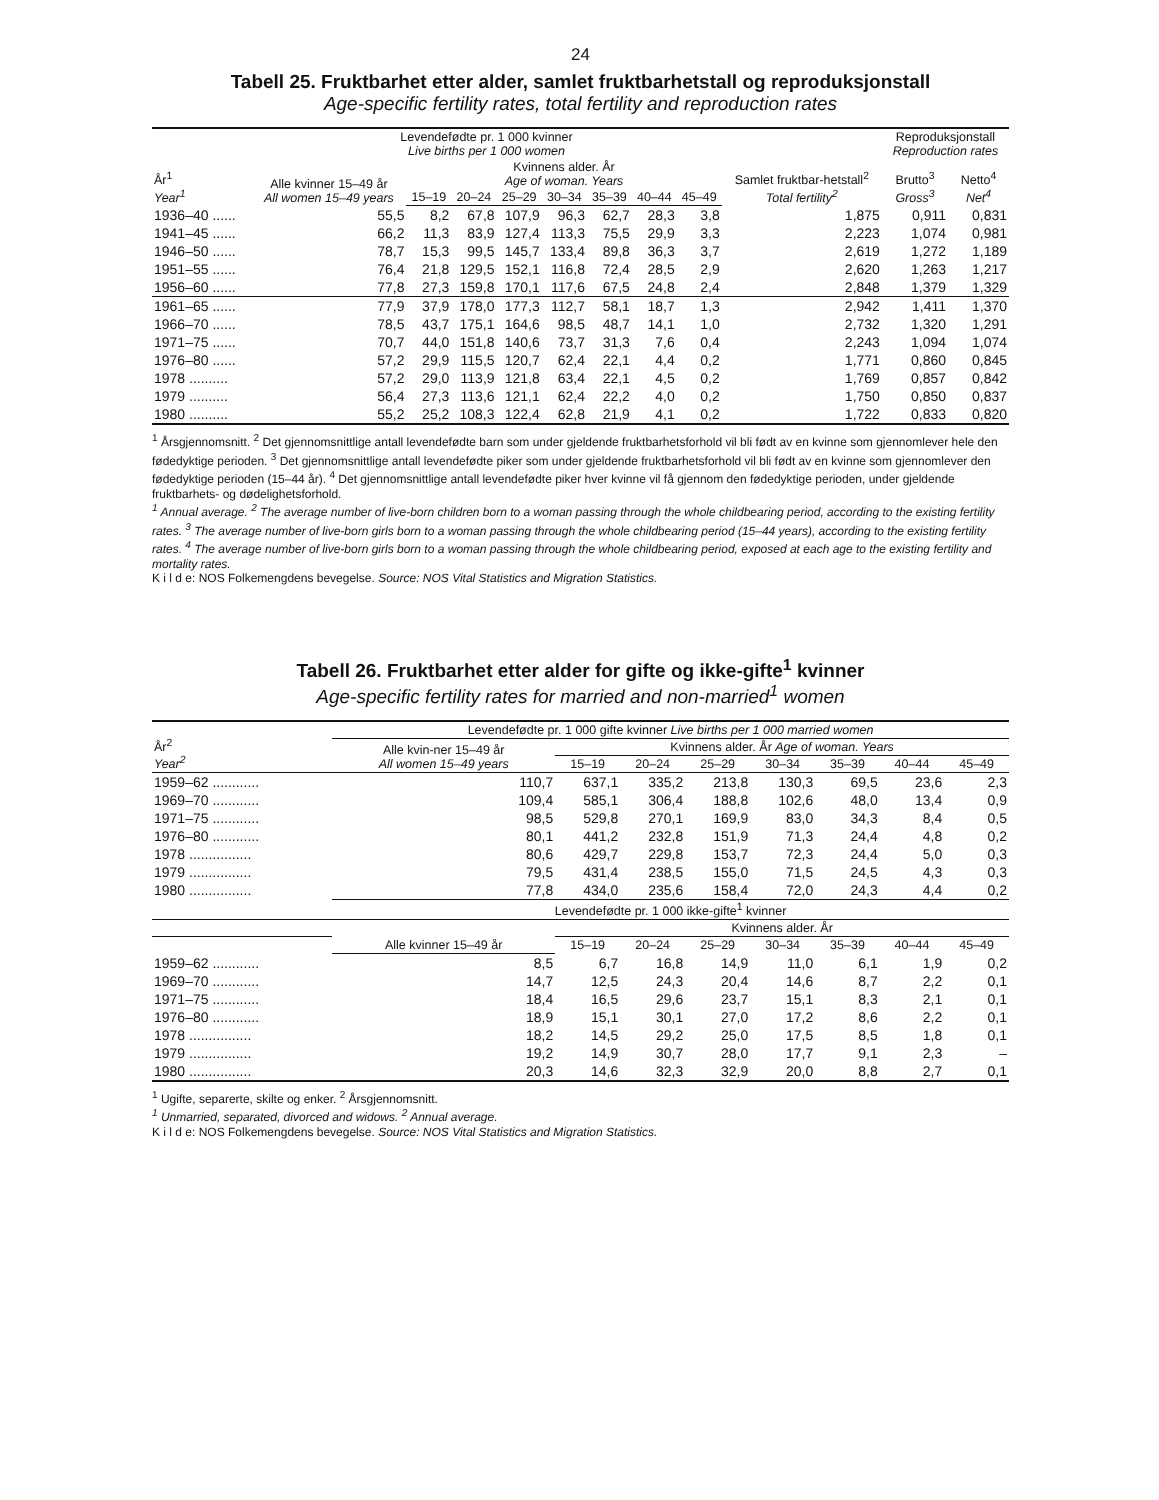24
Tabell 25. Fruktbarhet etter alder, samlet fruktbarhetstall og reproduksjonstall
Age-specific fertility rates, total fertility and reproduction rates
| År<sup>1</sup> Year<sup>1</sup> | Levendefødte pr. 1 000 kvinner Live births per 1 000 women | | | | | | | | Samlet fruktbar-hetstall<sup>2</sup> Total fertility<sup>2</sup> | Reproduksjonstall Reproduction rates | |
| --- | --- | --- | --- | --- | --- | --- | --- | --- | --- | --- | --- |
| | Alle kvinner 15–49 år All women 15–49 years | Kvinnens alder. År Age of woman. Years | | | | | | | | Brutto<sup>3</sup> Gross<sup>3</sup> | Netto<sup>4</sup> Net<sup>4</sup> |
| | | 15–19 | 20–24 | 25–29 | 30–34 | 35–39 | 40–44 | 45–49 | | | |
| 1936–40 ...... | 55,5 | 8,2 | 67,8 | 107,9 | 96,3 | 62,7 | 28,3 | 3,8 | 1,875 | 0,911 | 0,831 |
| 1941–45 ...... | 66,2 | 11,3 | 83,9 | 127,4 | 113,3 | 75,5 | 29,9 | 3,3 | 2,223 | 1,074 | 0,981 |
| 1946–50 ...... | 78,7 | 15,3 | 99,5 | 145,7 | 133,4 | 89,8 | 36,3 | 3,7 | 2,619 | 1,272 | 1,189 |
| 1951–55 ...... | 76,4 | 21,8 | 129,5 | 152,1 | 116,8 | 72,4 | 28,5 | 2,9 | 2,620 | 1,263 | 1,217 |
| 1956–60 ...... | 77,8 | 27,3 | 159,8 | 170,1 | 117,6 | 67,5 | 24,8 | 2,4 | 2,848 | 1,379 | 1,329 |
| 1961–65 ...... | 77,9 | 37,9 | 178,0 | 177,3 | 112,7 | 58,1 | 18,7 | 1,3 | 2,942 | 1,411 | 1,370 |
| 1966–70 ...... | 78,5 | 43,7 | 175,1 | 164,6 | 98,5 | 48,7 | 14,1 | 1,0 | 2,732 | 1,320 | 1,291 |
| 1971–75 ...... | 70,7 | 44,0 | 151,8 | 140,6 | 73,7 | 31,3 | 7,6 | 0,4 | 2,243 | 1,094 | 1,074 |
| 1976–80 ...... | 57,2 | 29,9 | 115,5 | 120,7 | 62,4 | 22,1 | 4,4 | 0,2 | 1,771 | 0,860 | 0,845 |
| 1978 .......... | 57,2 | 29,0 | 113,9 | 121,8 | 63,4 | 22,1 | 4,5 | 0,2 | 1,769 | 0,857 | 0,842 |
| 1979 .......... | 56,4 | 27,3 | 113,6 | 121,1 | 62,4 | 22,2 | 4,0 | 0,2 | 1,750 | 0,850 | 0,837 |
| 1980 .......... | 55,2 | 25,2 | 108,3 | 122,4 | 62,8 | 21,9 | 4,1 | 0,2 | 1,722 | 0,833 | 0,820 |
<sup>1</sup> Årsgjennomsnitt. <sup>2</sup> Det gjennomsnittlige antall levendefødte barn som under gjeldende fruktbarhetsforhold vil bli født av en kvinne som gjennomlever hele den fødedyktige perioden. <sup>3</sup> Det gjennomsnittlige antall levendefødte piker som under gjeldende fruktbarhetsforhold vil bli født av en kvinne som gjennomlever den fødedyktige perioden (15–44 år). <sup>4</sup> Det gjennomsnittlige antall levendefødte piker hver kvinne vil få gjennom den fødedyktige perioden, under gjeldende fruktbarhets- og dødelighetsforhold.
<sup>1</sup> Annual average. <sup>2</sup> The average number of live-born children born to a woman passing through the whole childbearing period, according to the existing fertility rates. <sup>3</sup> The average number of live-born girls born to a woman passing through the whole childbearing period (15–44 years), according to the existing fertility rates. <sup>4</sup> The average number of live-born girls born to a woman passing through the whole childbearing period, exposed at each age to the existing fertility and mortality rates.
K i l d e: NOS Folkemengdens bevegelse. Source: NOS Vital Statistics and Migration Statistics.
Tabell 26. Fruktbarhet etter alder for gifte og ikke-gifte<sup>1</sup> kvinner
Age-specific fertility rates for married and non-married<sup>1</sup> women
| År<sup>2</sup> Year<sup>2</sup> | Levendefødte pr. 1 000 gifte kvinner Live births per 1 000 married women | | | | | | | |
| --- | --- | --- | --- | --- | --- | --- | --- | --- |
| | Alle kvin-ner 15–49 år All women 15–49 years | Kvinnens alder. År Age of woman. Years | | | | | | |
| | | 15–19 | 20–24 | 25–29 | 30–34 | 35–39 | 40–44 | 45–49 |
| 1959–62 ............ | 110,7 | 637,1 | 335,2 | 213,8 | 130,3 | 69,5 | 23,6 | 2,3 |
| 1969–70 ............ | 109,4 | 585,1 | 306,4 | 188,8 | 102,6 | 48,0 | 13,4 | 0,9 |
| 1971–75 ............ | 98,5 | 529,8 | 270,1 | 169,9 | 83,0 | 34,3 | 8,4 | 0,5 |
| 1976–80 ............ | 80,1 | 441,2 | 232,8 | 151,9 | 71,3 | 24,4 | 4,8 | 0,2 |
| 1978 ................ | 80,6 | 429,7 | 229,8 | 153,7 | 72,3 | 24,4 | 5,0 | 0,3 |
| 1979 ................ | 79,5 | 431,4 | 238,5 | 155,0 | 71,5 | 24,5 | 4,3 | 0,3 |
| 1980 ................ | 77,8 | 434,0 | 235,6 | 158,4 | 72,0 | 24,3 | 4,4 | 0,2 |
| | Levendefødte pr. 1 000 ikke-gifte<sup>1</sup> kvinner | | | | | | | |
| | Alle kvinner 15–49 år | Kvinnens alder. År | | | | | | |
| | | 15–19 | 20–24 | 25–29 | 30–34 | 35–39 | 40–44 | 45–49 |
| 1959–62 ............ | 8,5 | 6,7 | 16,8 | 14,9 | 11,0 | 6,1 | 1,9 | 0,2 |
| 1969–70 ............ | 14,7 | 12,5 | 24,3 | 20,4 | 14,6 | 8,7 | 2,2 | 0,1 |
| 1971–75 ............ | 18,4 | 16,5 | 29,6 | 23,7 | 15,1 | 8,3 | 2,1 | 0,1 |
| 1976–80 ............ | 18,9 | 15,1 | 30,1 | 27,0 | 17,2 | 8,6 | 2,2 | 0,1 |
| 1978 ................ | 18,2 | 14,5 | 29,2 | 25,0 | 17,5 | 8,5 | 1,8 | 0,1 |
| 1979 ................ | 19,2 | 14,9 | 30,7 | 28,0 | 17,7 | 9,1 | 2,3 | – |
| 1980 ................ | 20,3 | 14,6 | 32,3 | 32,9 | 20,0 | 8,8 | 2,7 | 0,1 |
<sup>1</sup> Ugifte, separerte, skilte og enker. <sup>2</sup> Årsgjennomsnitt.
<sup>1</sup> Unmarried, separated, divorced and widows. <sup>2</sup> Annual average.
K i l d e: NOS Folkemengdens bevegelse. Source: NOS Vital Statistics and Migration Statistics.